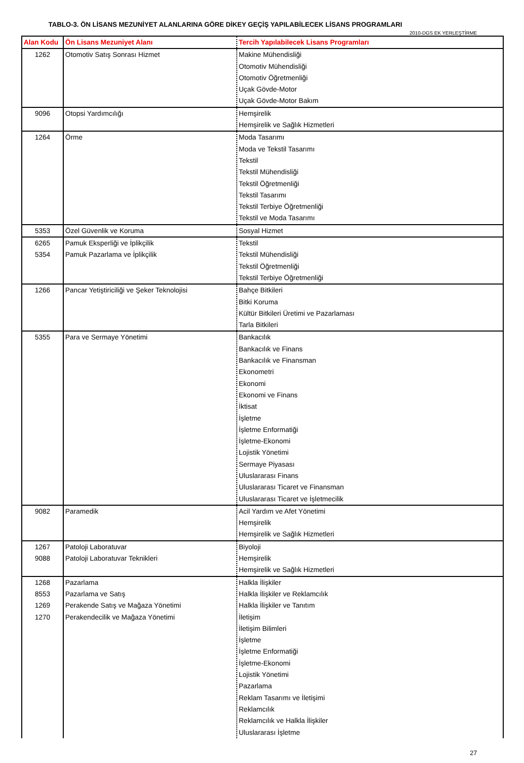TABLO-3. ÖN LİSANS MEZUNİYET ALANLARINA GÖRE DİKEY GEÇİŞ YAPILABİLECEK LİSANS PROGRAMLARI
2010-DGS EK YERLEŞTİRME
| Alan Kodu | Ön Lisans Mezuniyet Alanı | Tercih Yapılabilecek Lisans Programları |
| --- | --- | --- |
| 1262 | Otomotiv Satış Sonrası Hizmet | Makine Mühendisliği Otomotiv Mühendisliği Otomotiv Öğretmenliği Uçak Gövde-Motor Uçak Gövde-Motor Bakım |
| 9096 | Otopsi Yardımcılığı | Hemşirelik Hemşirelik ve Sağlık Hizmetleri |
| 1264 | Örme | Moda Tasarımı Moda ve Tekstil Tasarımı Tekstil Tekstil Mühendisliği Tekstil Öğretmenliği Tekstil Tasarımı Tekstil Terbiye Öğretmenliği Tekstil ve Moda Tasarımı |
| 5353 | Özel Güvenlik ve Koruma | Sosyal Hizmet |
| 6265 5354 | Pamuk Eksperliği ve İplikçilik Pamuk Pazarlama ve İplikçilik | Tekstil Tekstil Mühendisliği Tekstil Öğretmenliği Tekstil Terbiye Öğretmenliği |
| 1266 | Pancar Yetiştiriciliği ve Şeker Teknolojisi | Bahçe Bitkileri Bitki Koruma Kültür Bitkileri Üretimi ve Pazarlaması Tarla Bitkileri |
| 5355 | Para ve Sermaye Yönetimi | Bankacılık Bankacılık ve Finans Bankacılık ve Finansman Ekonometri Ekonomi Ekonomi ve Finans İktisat İşletme İşletme Enformatiği İşletme-Ekonomi Lojistik Yönetimi Sermaye Piyasası Uluslararası Finans Uluslararası Ticaret ve Finansman Uluslararası Ticaret ve İşletmecilik |
| 9082 | Paramedik | Acil Yardım ve Afet Yönetimi Hemşirelik Hemşirelik ve Sağlık Hizmetleri |
| 1267 9088 | Patoloji Laboratuvar Patoloji Laboratuvar Teknikleri | Biyoloji Hemşirelik Hemşirelik ve Sağlık Hizmetleri |
| 1268 8553 1269 1270 | Pazarlama Pazarlama ve Satış Perakende Satış ve Mağaza Yönetimi Perakendecilik ve Mağaza Yönetimi | Halkla İlişkiler Halkla İlişkiler ve Reklamcılık Halkla İlişkiler ve Tanıtım İletişim İletişim Bilimleri İşletme İşletme Enformatiği İşletme-Ekonomi Lojistik Yönetimi Pazarlama Reklam Tasarımı ve İletişimi Reklamcılık Reklamcılık ve Halkla İlişkiler Uluslararası İşletme |
27